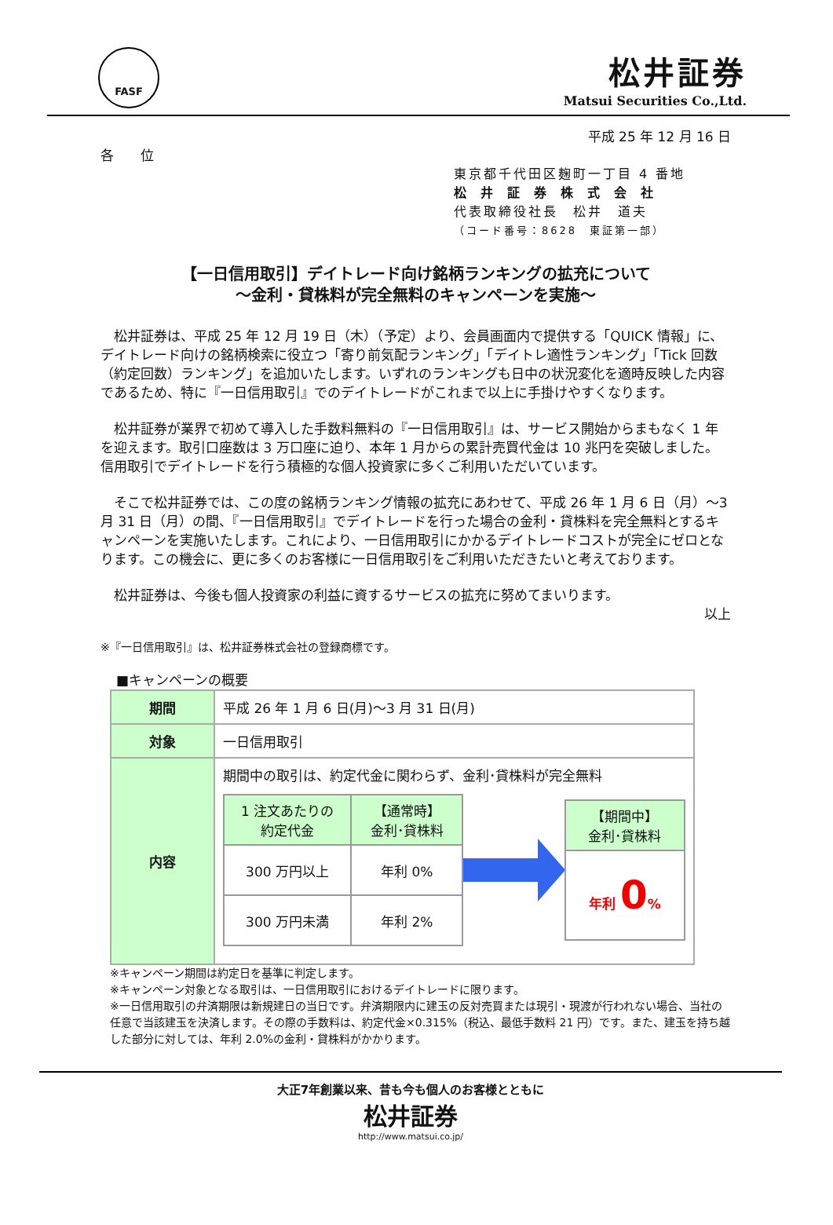FASF
松井証券
Matsui Securities Co.,Ltd.
平成 25 年 12 月 16 日
各　　位
東京都千代田区麹町一丁目 4 番地
松井証券株式会社
代表取締役社長　松井　道夫
（コード番号：8628　東証第一部）
【一日信用取引】デイトレード向け銘柄ランキングの拡充について
～金利・貸株料が完全無料のキャンペーンを実施～
松井証券は、平成 25 年 12 月 19 日（木）（予定）より、会員画面内で提供する「QUICK 情報」に、デイトレード向けの銘柄検索に役立つ「寄り前気配ランキング」「デイトレ適性ランキング」「Tick 回数（約定回数）ランキング」を追加いたします。いずれのランキングも日中の状況変化を適時反映した内容であるため、特に『一日信用取引』でのデイトレードがこれまで以上に手掛けやすくなります。
松井証券が業界で初めて導入した手数料無料の『一日信用取引』は、サービス開始からまもなく 1 年を迎えます。取引口座数は 3 万口座に迫り、本年 1 月からの累計売買代金は 10 兆円を突破しました。信用取引でデイトレードを行う積極的な個人投資家に多くご利用いただいています。
そこで松井証券では、この度の銘柄ランキング情報の拡充にあわせて、平成 26 年 1 月 6 日（月）～3 月 31 日（月）の間、『一日信用取引』でデイトレードを行った場合の金利・貸株料を完全無料とするキャンペーンを実施いたします。これにより、一日信用取引にかかるデイトレードコストが完全にゼロとなります。この機会に、更に多くのお客様に一日信用取引をご利用いただきたいと考えております。
松井証券は、今後も個人投資家の利益に資するサービスの拡充に努めてまいります。
以上
※『一日信用取引』は、松井証券株式会社の登録商標です。
■キャンペーンの概要
| 期間 | 平成 26 年 1 月 6 日(月)～3 月 31 日(月) |
| 対象 | 一日信用取引 |
| 内容 | 期間中の取引は、約定代金に関わらず、金利･貸株料が完全無料 / 1 注文あたりの 約定代金 / 【通常時】 金利･貸株料 / / --- / --- / / 300 万円以上 / 年利 0% / / 300 万円未満 / 年利 2% / / 【期間中】 金利･貸株料 / / --- / / 年利 0 % / |
※キャンペーン期間は約定日を基準に判定します。
※キャンペーン対象となる取引は、一日信用取引におけるデイトレードに限ります。
※一日信用取引の弁済期限は新規建日の当日です。弁済期限内に建玉の反対売買または現引・現渡が行われない場合、当社の任意で当該建玉を決済します。その際の手数料は、約定代金×0.315%（税込、最低手数料 21 円）です。また、建玉を持ち越した部分に対しては、年利 2.0%の金利・貸株料がかかります。
大正7年創業以来、昔も今も個人のお客様とともに
松井証券
http://www.matsui.co.jp/